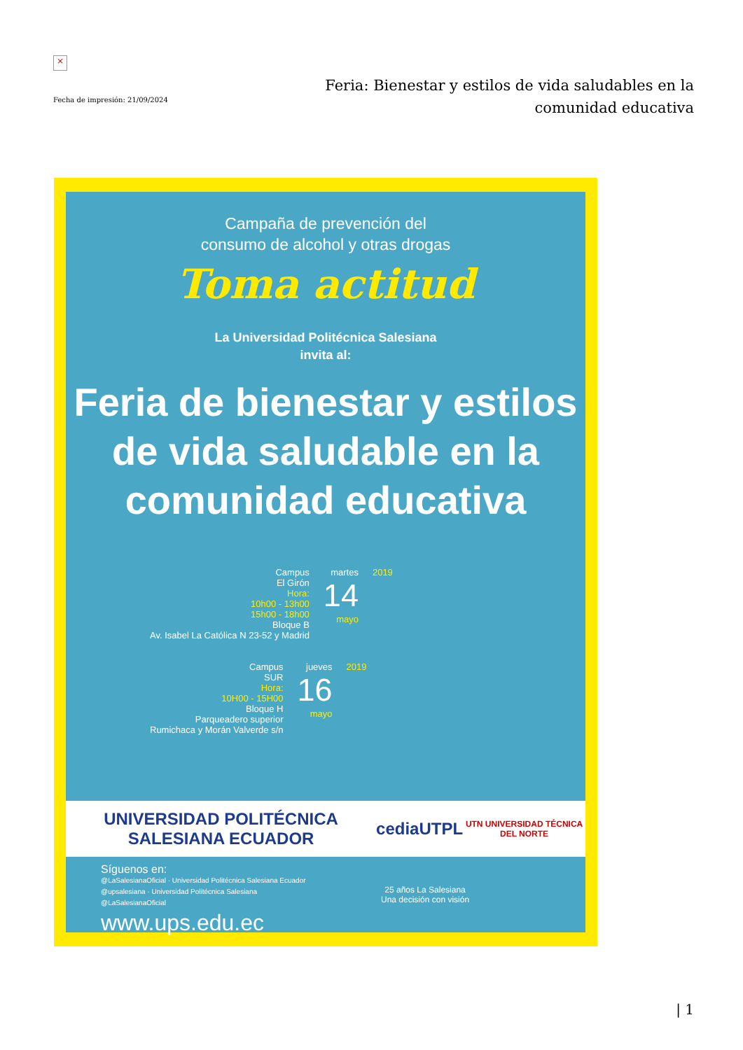×
Fecha de impresión: 21/09/2024
Feria: Bienestar y estilos de vida saludables en la comunidad educativa
Campaña de prevención del
consumo de alcohol y otras drogas
Toma actitud
La Universidad Politécnica Salesiana
invita al:
Feria de bienestar y estilos
de vida saludable en la
comunidad educativa
Campus
El Girón
Hora:
10h00 - 13h00
15h00 - 18h00
Bloque B
Av. Isabel La Católica N 23-52 y Madrid
martes
14
mayo
2019
Campus
SUR
Hora:
10H00 - 15H00
Bloque H
Parqueadero superior
Rumichaca y Morán Valverde s/n
jueves
16
mayo
2019
UNIVERSIDAD POLITÉCNICA SALESIANA ECUADOR cedia UTPL UTN UNIVERSIDAD TÉCNICA DEL NORTE
Síguenos en:
@LaSalesianaOficial · Universidad Politécnica Salesiana Ecuador
@upsalesiana · Universidad Politécnica Salesiana
@LaSalesianaOficial
www.ups.edu.ec
25 años La Salesiana
Una decisión con visión
| 1